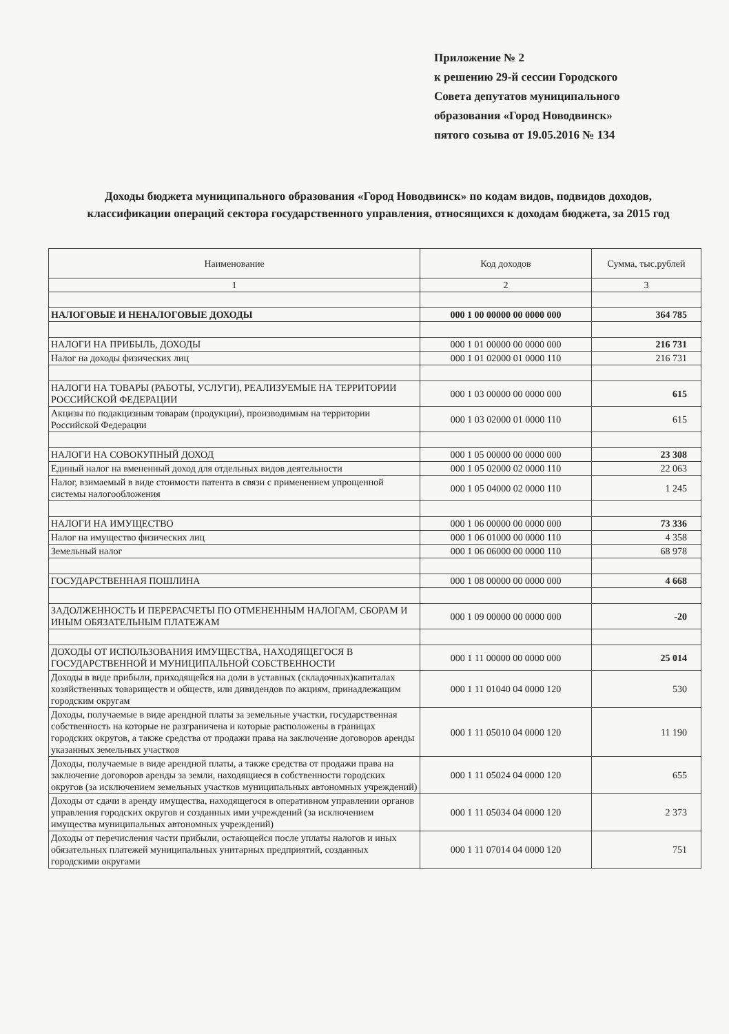Приложение № 2
к решению 29-й сессии Городского
Совета депутатов муниципального
образования «Город Новодвинск»
пятого созыва от 19.05.2016 № 134
Доходы бюджета муниципального образования «Город Новодвинск» по кодам видов, подвидов доходов, классификации операций сектора государственного управления, относящихся к доходам бюджета, за 2015 год
| Наименование | Код доходов | Сумма, тыс.рублей |
| --- | --- | --- |
| 1 | 2 | 3 |
| НАЛОГОВЫЕ И НЕНАЛОГОВЫЕ ДОХОДЫ | 000 1 00 00000 00 0000 000 | 364 785 |
| НАЛОГИ НА ПРИБЫЛЬ, ДОХОДЫ | 000 1 01 00000 00 0000 000 | 216 731 |
| Налог на доходы физических лиц | 000 1 01 02000 01 0000 110 | 216 731 |
| НАЛОГИ НА ТОВАРЫ (РАБОТЫ, УСЛУГИ), РЕАЛИЗУЕМЫЕ НА ТЕРРИТОРИИ РОССИЙСКОЙ ФЕДЕРАЦИИ | 000 1 03 00000 00 0000 000 | 615 |
| Акцизы по подакцизным товарам (продукции), производимым на территории Российской Федерации | 000 1 03 02000 01 0000 110 | 615 |
| НАЛОГИ НА СОВОКУПНЫЙ ДОХОД | 000 1 05 00000 00 0000 000 | 23 308 |
| Единый налог на вмененный доход для отдельных видов деятельности | 000 1 05 02000 02 0000 110 | 22 063 |
| Налог, взимаемый в виде стоимости патента в связи с применением упрощенной системы налогообложения | 000 1 05 04000 02 0000 110 | 1 245 |
| НАЛОГИ НА ИМУЩЕСТВО | 000 1 06 00000 00 0000 000 | 73 336 |
| Налог на имущество физических лиц | 000 1 06 01000 00 0000 110 | 4 358 |
| Земельный налог | 000 1 06 06000 00 0000 110 | 68 978 |
| ГОСУДАРСТВЕННАЯ ПОШЛИНА | 000 1 08 00000 00 0000 000 | 4 668 |
| ЗАДОЛЖЕННОСТЬ И ПЕРЕРАСЧЕТЫ ПО ОТМЕНЕННЫМ НАЛОГАМ, СБОРАМ И ИНЫМ ОБЯЗАТЕЛЬНЫМ ПЛАТЕЖАМ | 000 1 09 00000 00 0000 000 | -20 |
| ДОХОДЫ ОТ ИСПОЛЬЗОВАНИЯ ИМУЩЕСТВА, НАХОДЯЩЕГОСЯ В ГОСУДАРСТВЕННОЙ И МУНИЦИПАЛЬНОЙ СОБСТВЕННОСТИ | 000 1 11 00000 00 0000 000 | 25 014 |
| Доходы в виде прибыли, приходящейся на доли в уставных (складочных)капиталах хозяйственных товариществ и обществ, или дивидендов по акциям, принадлежащим городским округам | 000 1 11 01040 04 0000 120 | 530 |
| Доходы, получаемые в виде арендной платы за земельные участки, государственная собственность на которые не разграничена и которые расположены в границах городских округов, а также средства от продажи права на заключение договоров аренды указанных земельных участков | 000 1 11 05010 04 0000 120 | 11 190 |
| Доходы, получаемые в виде арендной платы, а также средства от продажи права на заключение договоров аренды за земли, находящиеся в собственности городских округов (за исключением земельных участков муниципальных автономных учреждений) | 000 1 11 05024 04 0000 120 | 655 |
| Доходы от сдачи в аренду имущества, находящегося в оперативном управлении органов управления городских округов и созданных ими учреждений (за исключением имущества муниципальных автономных учреждений) | 000 1 11 05034 04 0000 120 | 2 373 |
| Доходы от перечисления части прибыли, остающейся после уплаты налогов и иных обязательных платежей муниципальных унитарных предприятий, созданных городскими округами | 000 1 11 07014 04 0000 120 | 751 |